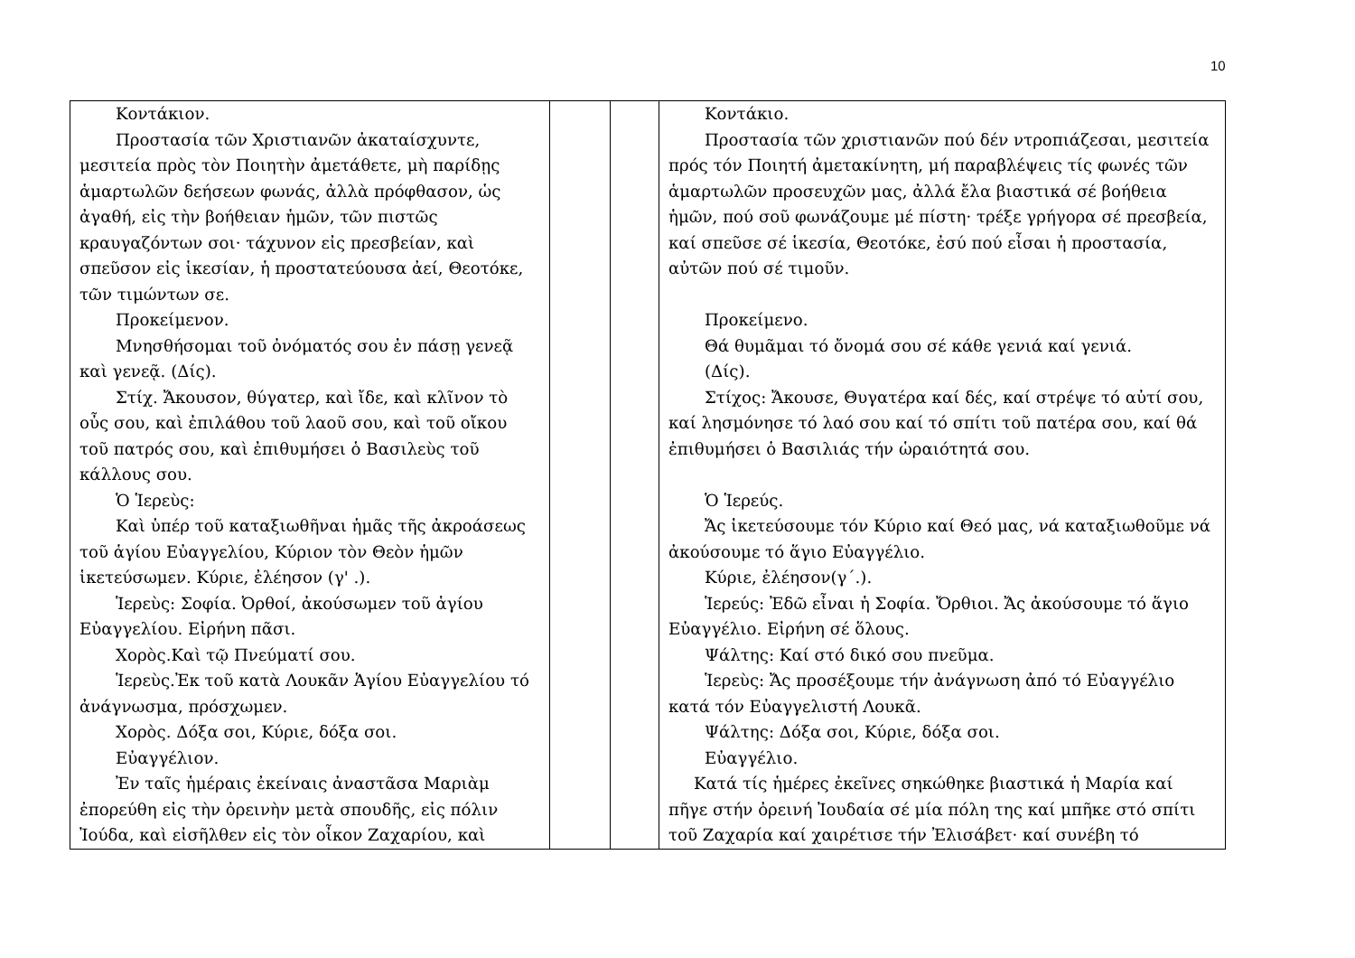10
| Κοντάκιον. Προστασία τῶν Χριστιανῶν ἀκαταίσχυντε, μεσιτεία πρὸς τὸν Ποιητὴν ἀμετάθετε, μὴ παρίδῃς ἁμαρτωλῶν δεήσεων φωνάς, ἀλλὰ πρόφθασον, ὡς ἀγαθή, εἰς τὴν βοήθειαν ἡμῶν, τῶν πιστῶς κραυγαζόντων σοι· τάχυνον εἰς πρεσβείαν, καὶ σπεῦσον εἰς ἱκεσίαν, ἡ προστατεύουσα ἀεί, Θεοτόκε, τῶν τιμώντων σε. Προκείμενον. Μνησθήσομαι τοῦ ὀνόματός σου ἐν πάσῃ γενεᾷ καὶ γενεᾷ. (Δίς). Στίχ. Ἄκουσον, θύγατερ, καὶ ἴδε, καὶ κλῖνον τὸ οὖς σου, καὶ ἐπιλάθου τοῦ λαοῦ σου, καὶ τοῦ οἴκου τοῦ πατρός σου, καὶ ἐπιθυμήσει ὁ Βασιλεὺς τοῦ κάλλους σου. Ὁ Ἱερεὺς: Καὶ ὑπέρ τοῦ καταξιωθῆναι ἡμᾶς τῆς ἀκροάσεως τοῦ ἁγίου Εὐαγγελίου, Κύριον τὸν Θεὸν ἡμῶν ἱκετεύσωμεν. Κύριε, ἐλέησον (γ' .). Ἱερεὺς: Σοφία. Ὀρθοί, ἀκούσωμεν τοῦ ἁγίου Εὐαγγελίου. Εἰρήνη πᾶσι. Χορὸς.Καὶ τῷ Πνεύματί σου. Ἱερεὺς.Ἐκ τοῦ κατὰ Λουκᾶν Ἁγίου Εὐαγγελίου τό ἀνάγνωσμα, πρόσχωμεν. Χορὸς. Δόξα σοι, Κύριε, δόξα σοι. Εὐαγγέλιον. Ἐν ταῖς ἡμέραις ἐκείναις ἀναστᾶσα Μαριὰμ ἐπορεύθη εἰς τὴν ὀρεινὴν μετὰ σπουδῆς, εἰς πόλιν Ἰούδα, καὶ εἰσῆλθεν εἰς τὸν οἶκον Ζαχαρίου, καὶ | | | Κοντάκιο. Προστασία τῶν χριστιανῶν πού δέν ντροπιάζεσαι, μεσιτεία πρός τόν Ποιητή ἀμετακίνητη, μή παραβλέψεις τίς φωνές τῶν ἁμαρτωλῶν προσευχῶν μας, ἀλλά ἔλα βιαστικά σέ βοήθεια ἡμῶν, πού σοῦ φωνάζουμε μέ πίστη· τρέξε γρήγορα σέ πρεσβεία, καί σπεῦσε σέ ἱκεσία, Θεοτόκε, ἐσύ πού εἶσαι ἡ προστασία, αὐτῶν πού σέ τιμοῦν. Προκείμενο. Θά θυμᾶμαι τό ὄνομά σου σέ κάθε γενιά καί γενιά. (Δίς). Στίχος: Ἄκουσε, Θυγατέρα καί δές, καί στρέψε τό αὐτί σου, καί λησμόνησε τό λαό σου καί τό σπίτι τοῦ πατέρα σου, καί θά ἐπιθυμήσει ὁ Βασιλιάς τήν ὡραιότητά σου. Ὁ Ἱερεύς. Ἄς ἱκετεύσουμε τόν Κύριο καί Θεό μας, νά καταξιωθοῦμε νά ἀκούσουμε τό ἅγιο Εὐαγγέλιο. Κύριε, ἐλέησον(γ΄.). Ἱερεύς: Ἐδῶ εἶναι ἡ Σοφία. Ὄρθιοι. Ἄς ἀκούσουμε τό ἅγιο Εὐαγγέλιο. Εἰρήνη σέ ὅλους. Ψάλτης: Καί στό δικό σου πνεῦμα. Ἱερεὺς: Ἄς προσέξουμε τήν ἀνάγνωση ἀπό τό Εὐαγγέλιο κατά τόν Εὐαγγελιστή Λουκᾶ. Ψάλτης: Δόξα σοι, Κύριε, δόξα σοι. Εὐαγγέλιο. Κατά τίς ἡμέρες ἐκεῖνες σηκώθηκε βιαστικά ἡ Μαρία καί πῆγε στήν ὀρεινή Ἰουδαία σέ μία πόλη της καί μπῆκε στό σπίτι τοῦ Ζαχαρία καί χαιρέτισε τήν Ἐλισάβετ· καί συνέβη τό |